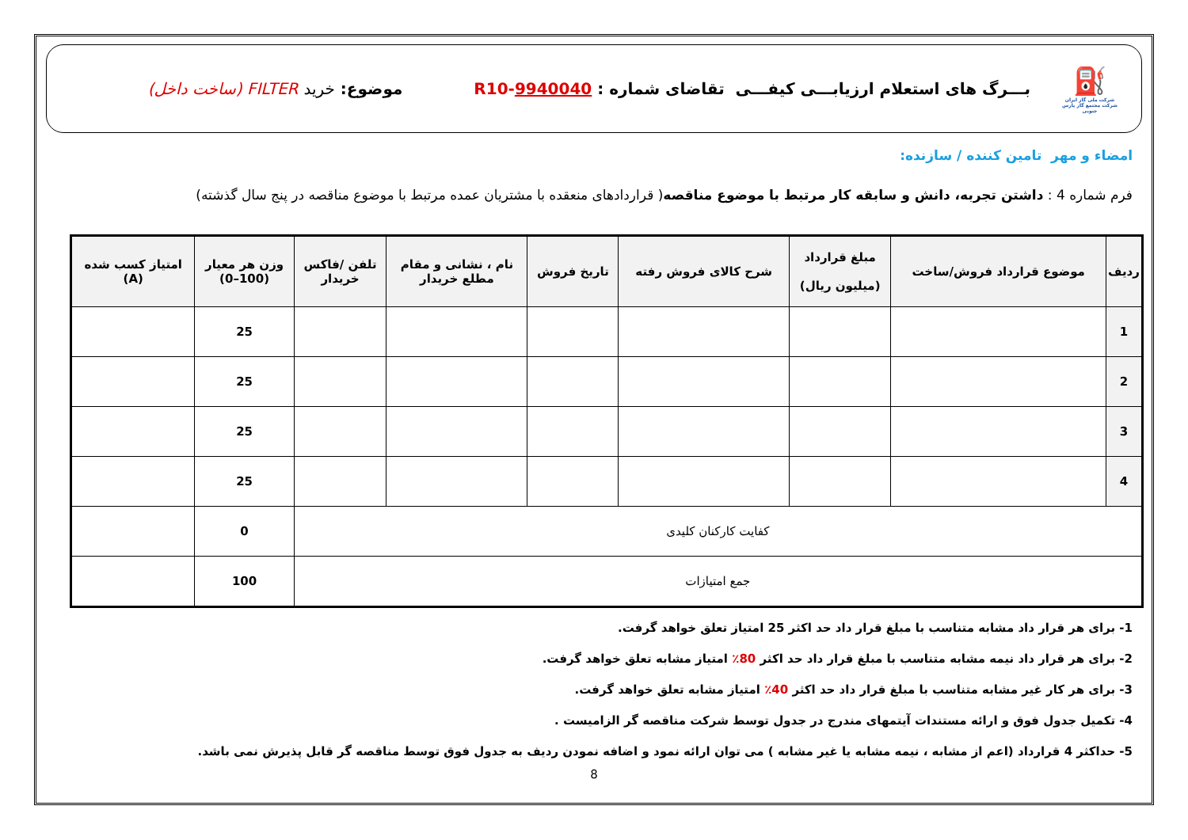⛽
شرکت ملی گاز ایران
شرکت مجتمع گاز پارس جنوبی
بـــرگ های استعلام ارزیابـــی کیفـــی تقاضای شماره : R10-9940040
موضوع: خرید FILTER (ساخت داخل)
امضاء و مهر تامین کننده / سازنده:
فرم شماره 4 : داشتن تجربه، دانش و سابقه کار مرتبط با موضوع مناقصه( قراردادهای منعقده با مشتریان عمده مرتبط با موضوع مناقصه در پنج سال گذشته)
| ردیف | موضوع قرارداد فروش/ساخت | مبلغ قرارداد (میلیون ریال) | شرح کالای فروش رفته | تاریخ فروش | نام ، نشانی و مقام مطلع خریدار | تلفن /فاکس خریدار | وزن هر معیار (100–0) | امتیاز کسب شده (A) |
| --- | --- | --- | --- | --- | --- | --- | --- | --- |
| 1 | | | | | | | 25 | |
| 2 | | | | | | | 25 | |
| 3 | | | | | | | 25 | |
| 4 | | | | | | | 25 | |
| کفایت کارکنان کلیدی | | | | | | | 0 | |
| جمع امتیازات | | | | | | | 100 | |
1- برای هر قرار داد مشابه متناسب با مبلغ قرار داد حد اکثر 25 امتیاز تعلق خواهد گرفت.
2- برای هر قرار داد نیمه مشابه متناسب با مبلغ قرار داد حد اکثر 80٪ امتیاز مشابه تعلق خواهد گرفت.
3- برای هر کار غیر مشابه متناسب با مبلغ قرار داد حد اکثر 40٪ امتیاز مشابه تعلق خواهد گرفت.
4- تکمیل جدول فوق و ارائه مستندات آیتمهای مندرج در جدول توسط شرکت مناقصه گر الزامیست .
5- حداکثر 4 قرارداد (اعم از مشابه ، نیمه مشابه یا غیر مشابه ) می توان ارائه نمود و اضافه نمودن ردیف به جدول فوق توسط مناقصه گر قابل پذیرش نمی باشد.
8